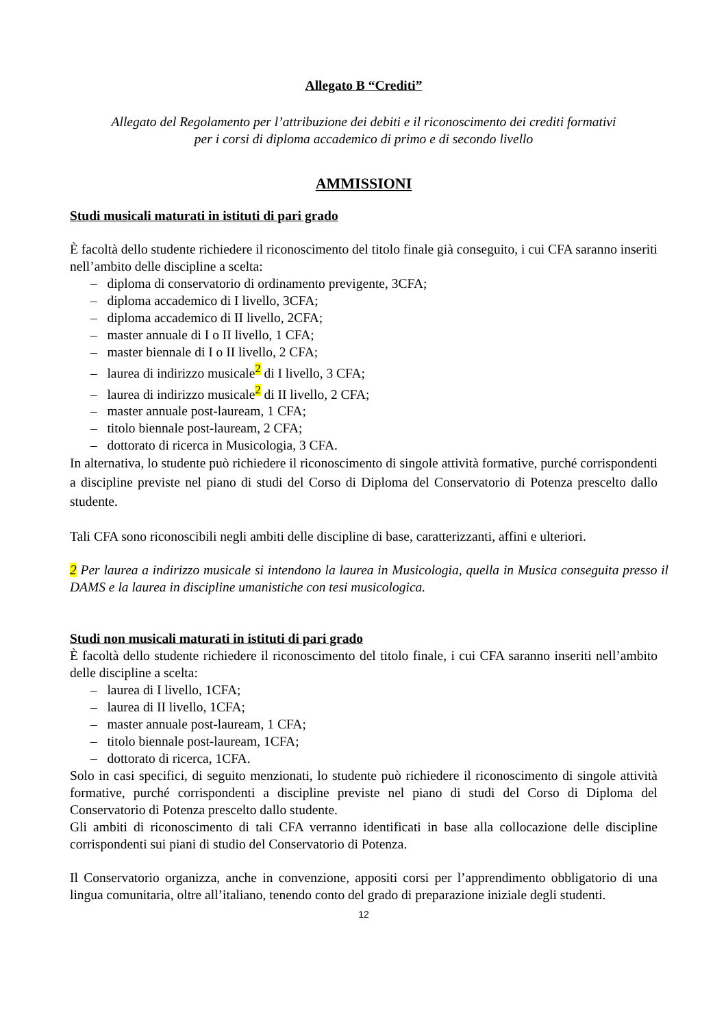Allegato B “Crediti”
Allegato del Regolamento per l’attribuzione dei debiti e il riconoscimento dei crediti formativi
per i corsi di diploma accademico di primo e di secondo livello
AMMISSIONI
Studi musicali maturati in istituti di pari grado
È facoltà dello studente richiedere il riconoscimento del titolo finale già conseguito, i cui CFA saranno inseriti nell’ambito delle discipline a scelta:
– diploma di conservatorio di ordinamento previgente, 3CFA;
– diploma accademico di I livello, 3CFA;
– diploma accademico di II livello, 2CFA;
– master annuale di I o II livello, 1 CFA;
– master biennale di I o II livello, 2 CFA;
– laurea di indirizzo musicale<sup>2</sup> di I livello, 3 CFA;
– laurea di indirizzo musicale<sup>2</sup> di II livello, 2 CFA;
– master annuale post-lauream, 1 CFA;
– titolo biennale post-lauream, 2 CFA;
– dottorato di ricerca in Musicologia, 3 CFA.
In alternativa, lo studente può richiedere il riconoscimento di singole attività formative, purché corrispondenti a discipline previste nel piano di studi del Corso di Diploma del Conservatorio di Potenza prescelto dallo studente.
Tali CFA sono riconoscibili negli ambiti delle discipline di base, caratterizzanti, affini e ulteriori.
2 Per laurea a indirizzo musicale si intendono la laurea in Musicologia, quella in Musica conseguita presso il DAMS e la laurea in discipline umanistiche con tesi musicologica.
Studi non musicali maturati in istituti di pari grado
È facoltà dello studente richiedere il riconoscimento del titolo finale, i cui CFA saranno inseriti nell’ambito delle discipline a scelta:
– laurea di I livello, 1CFA;
– laurea di II livello, 1CFA;
– master annuale post-lauream, 1 CFA;
– titolo biennale post-lauream, 1CFA;
– dottorato di ricerca, 1CFA.
Solo in casi specifici, di seguito menzionati, lo studente può richiedere il riconoscimento di singole attività formative, purché corrispondenti a discipline previste nel piano di studi del Corso di Diploma del Conservatorio di Potenza prescelto dallo studente.
Gli ambiti di riconoscimento di tali CFA verranno identificati in base alla collocazione delle discipline corrispondenti sui piani di studio del Conservatorio di Potenza.
Il Conservatorio organizza, anche in convenzione, appositi corsi per l’apprendimento obbligatorio di una lingua comunitaria, oltre all’italiano, tenendo conto del grado di preparazione iniziale degli studenti.
12